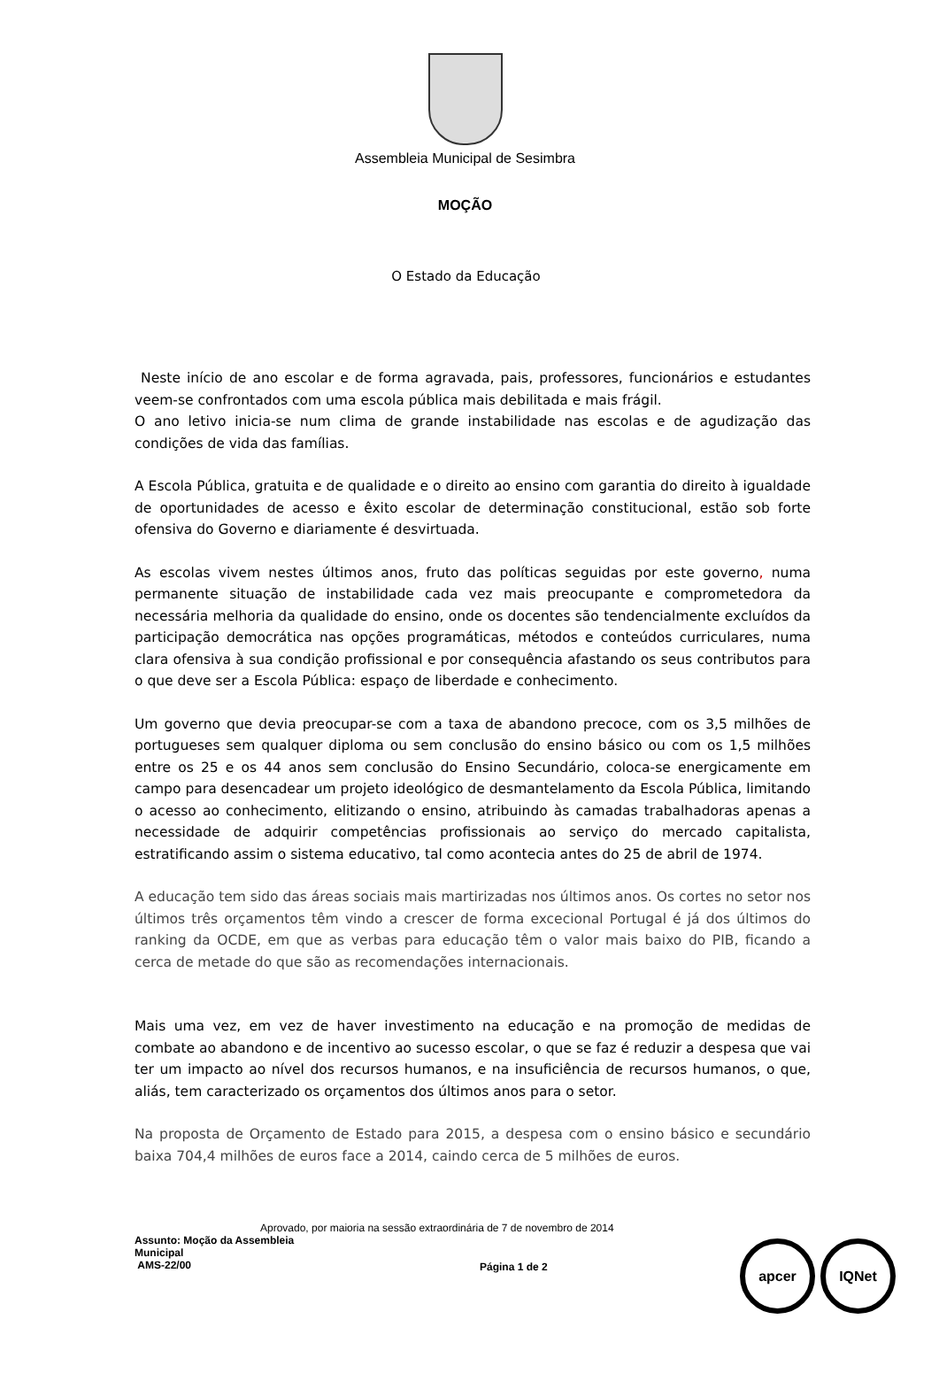Assembleia Municipal de Sesimbra
MOÇÃO
O Estado da Educação
Neste início de ano escolar e de forma agravada, pais, professores, funcionários e estudantes veem-se confrontados com uma escola pública mais debilitada e mais frágil.
O ano letivo inicia-se num clima de grande instabilidade nas escolas e de agudização das condições de vida das famílias.
A Escola Pública, gratuita e de qualidade e o direito ao ensino com garantia do direito à igualdade de oportunidades de acesso e êxito escolar de determinação constitucional, estão sob forte ofensiva do Governo e diariamente é desvirtuada.
As escolas vivem nestes últimos anos, fruto das políticas seguidas por este governo, numa permanente situação de instabilidade cada vez mais preocupante e comprometedora da necessária melhoria da qualidade do ensino, onde os docentes são tendencialmente excluídos da participação democrática nas opções programáticas, métodos e conteúdos curriculares, numa clara ofensiva à sua condição profissional e por consequência afastando os seus contributos para o que deve ser a Escola Pública: espaço de liberdade e conhecimento.
Um governo que devia preocupar-se com a taxa de abandono precoce, com os 3,5 milhões de portugueses sem qualquer diploma ou sem conclusão do ensino básico ou com os 1,5 milhões entre os 25 e os 44 anos sem conclusão do Ensino Secundário, coloca-se energicamente em campo para desencadear um projeto ideológico de desmantelamento da Escola Pública, limitando o acesso ao conhecimento, elitizando o ensino, atribuindo às camadas trabalhadoras apenas a necessidade de adquirir competências profissionais ao serviço do mercado capitalista, estratificando assim o sistema educativo, tal como acontecia antes do 25 de abril de 1974.
A educação tem sido das áreas sociais mais martirizadas nos últimos anos. Os cortes no setor nos últimos três orçamentos têm vindo a crescer de forma excecional Portugal é já dos últimos do ranking da OCDE, em que as verbas para educação têm o valor mais baixo do PIB, ficando a cerca de metade do que são as recomendações internacionais.
Mais uma vez, em vez de haver investimento na educação e na promoção de medidas de combate ao abandono e de incentivo ao sucesso escolar, o que se faz é reduzir a despesa que vai ter um impacto ao nível dos recursos humanos, e na insuficiência de recursos humanos, o que, aliás, tem caracterizado os orçamentos dos últimos anos para o setor.
Na proposta de Orçamento de Estado para 2015, a despesa com o ensino básico e secundário baixa 704,4 milhões de euros face a 2014, caindo cerca de 5 milhões de euros.
Aprovado, por maioria na sessão extraordinária de 7 de novembro de 2014
Assunto: Moção da Assembleia Municipal
AMS-22/00
Página 1 de 2
apcer IQNet